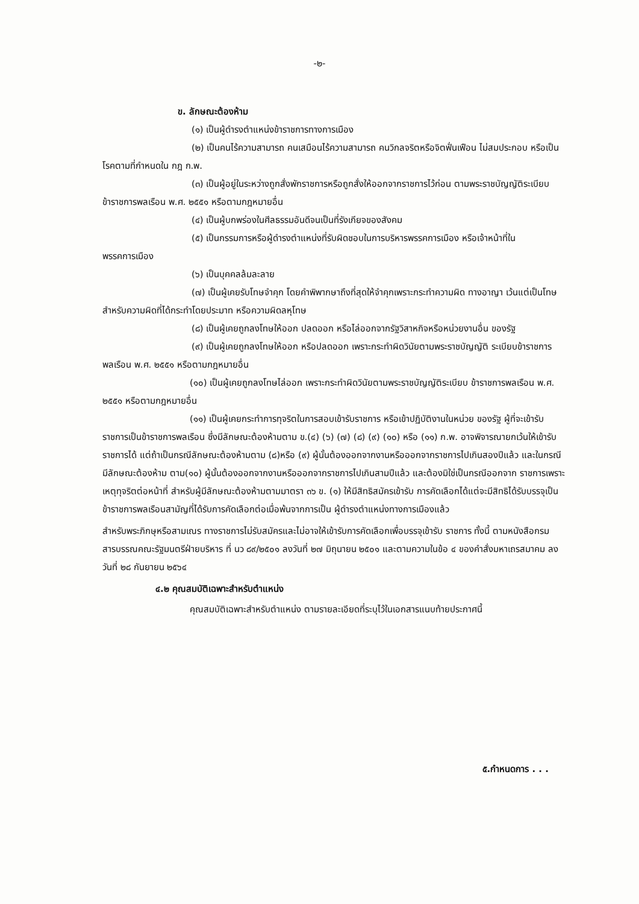-๒-
ข. ลักษณะต้องห้าม
(๑) เป็นผู้ดำรงตำแหน่งข้าราชการทางการเมือง
(๒) เป็นคนไร้ความสามารถ คนเสมือนไร้ความสามารถ คนวิกลจริตหรือจิตฟั่นเฟือน ไม่สมประกอบ หรือเป็นโรคตามที่กำหนดใน กฎ ก.พ.
(๓) เป็นผู้อยู่ในระหว่างถูกสั่งพักราชการหรือถูกสั่งให้ออกจากราชการไว้ก่อน ตามพระราชบัญญัติระเบียบข้าราชการพลเรือน พ.ศ. ๒๕๕๑ หรือตามกฎหมายอื่น
(๔) เป็นผู้บกพร่องในศีลธรรมอันดีจนเป็นที่รังเกียจของสังคม
(๕) เป็นกรรมการหรือผู้ดำรงตำแหน่งที่รับผิดชอบในการบริหารพรรคการเมือง หรือเจ้าหน้าที่ในพรรคการเมือง
(๖) เป็นบุคคลล้มละลาย
(๗) เป็นผู้เคยรับโทษจำคุก โดยคำพิพากษาถึงที่สุดให้จำคุกเพราะกระทำความผิด ทางอาญา เว้นแต่เป็นโทษสำหรับความผิดที่ได้กระทำโดยประมาท หรือความผิดลหุโทษ
(๘) เป็นผู้เคยถูกลงโทษให้ออก ปลดออก หรือไล่ออกจากรัฐวิสาหกิจหรือหน่วยงานอื่น ของรัฐ
(๙) เป็นผู้เคยถูกลงโทษให้ออก หรือปลดออก เพราะกระทำผิดวินัยตามพระราชบัญญัติ ระเบียบข้าราชการพลเรือน พ.ศ. ๒๕๕๑ หรือตามกฎหมายอื่น
(๑๐) เป็นผู้เคยถูกลงโทษไล่ออก เพราะกระทำผิดวินัยตามพระราชบัญญัติระเบียบ ข้าราชการพลเรือน พ.ศ. ๒๕๕๑ หรือตามกฎหมายอื่น
(๑๑) เป็นผู้เคยกระทำการทุจริตในการสอบเข้ารับราชการ หรือเข้าปฏิบัติงานในหน่วย ของรัฐ ผู้ที่จะเข้ารับราชการเป็นข้าราชการพลเรือน ซึ่งมีลักษณะต้องห้ามตาม ข.(๔) (๖) (๗) (๘) (๙) (๑๐) หรือ (๑๑) ก.พ. อาจพิจารณายกเว้นให้เข้ารับราชการได้ แต่ถ้าเป็นกรณีลักษณะต้องห้ามตาม (๘)หรือ (๙) ผู้นั้นต้องออกจากงานหรือออกจากราชการไปเกินสองปีแล้ว และในกรณีมีลักษณะต้องห้าม ตาม(๑๐) ผู้นั้นต้องออกจากงานหรือออกจากราชการไปเกินสามปีแล้ว และต้องมิใช่เป็นกรณีออกจาก ราชการเพราะเหตุทุจริตต่อหน้าที่ สำหรับผู้มีลักษณะต้องห้ามตามมาตรา ๓๖ ข. (๑) ให้มีสิทธิสมัครเข้ารับ การคัดเลือกได้แต่จะมีสิทธิได้รับบรรจุเป็นข้าราชการพลเรือนสามัญที่ได้รับการคัดเลือกต่อเมื่อพ้นจากการเป็น ผู้ดำรงตำแหน่งทางการเมืองแล้ว
สำหรับพระภิกษุหรือสามเณร ทางราชการไม่รับสมัครและไม่อาจให้เข้ารับการคัดเลือกเพื่อบรรจุเข้ารับ ราชการ ทั้งนี้ ตามหนังสือกรมสารบรรณคณะรัฐมนตรีฝ่ายบริหาร ที่ นว ๘๙/๒๕๐๑ ลงวันที่ ๒๗ มิถุนายน ๒๕๐๑ และตามความในข้อ ๔ ของคำสั่งมหาเถรสมาคม ลงวันที่ ๒๘ กันยายน ๒๕๖๔
๔.๒ คุณสมบัติเฉพาะสำหรับตำแหน่ง
คุณสมบัติเฉพาะสำหรับตำแหน่ง ตามรายละเอียดที่ระบุไว้ในเอกสารแนบท้ายประกาศนี้
๕.กำหนดการ . . .